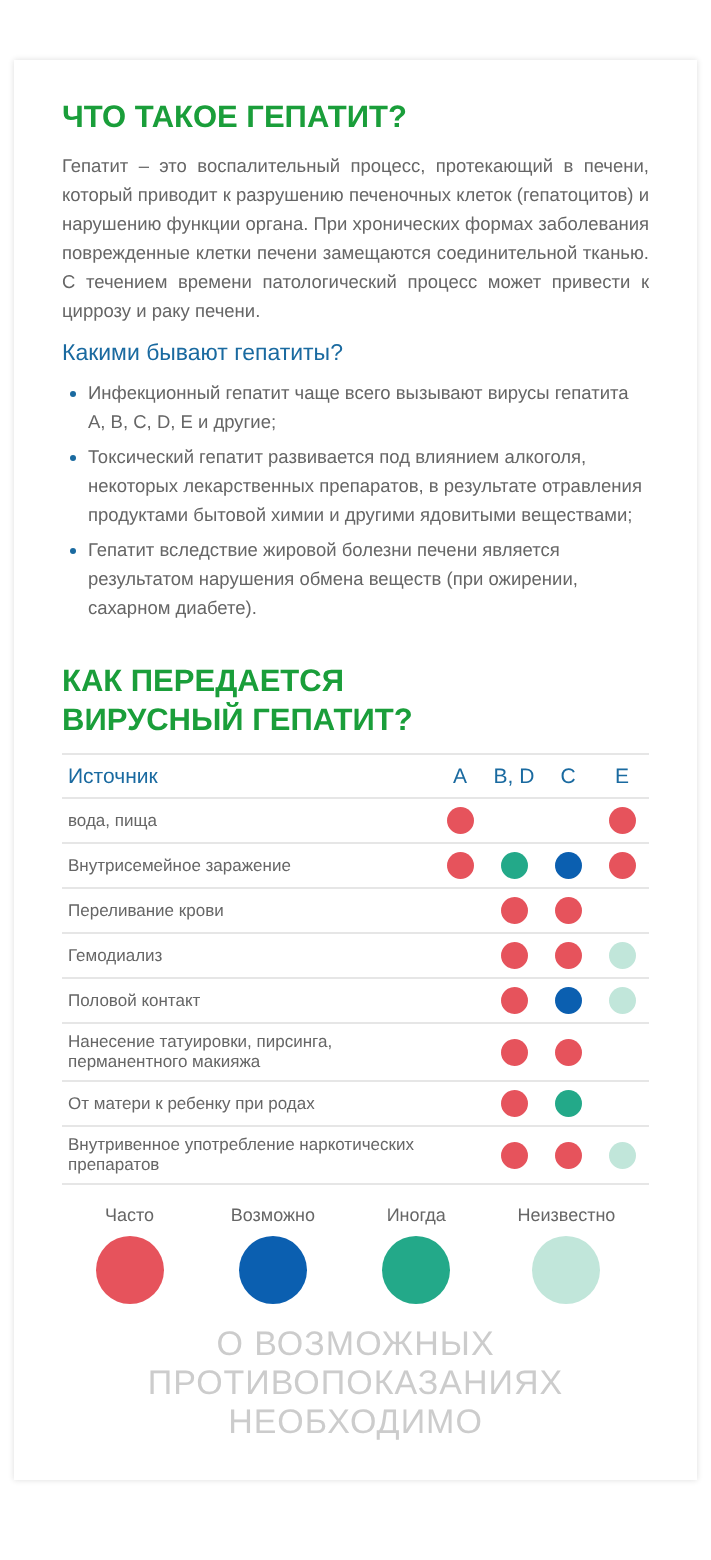ЧТО ТАКОЕ ГЕПАТИТ?
Гепатит – это воспалительный процесс, протекающий в печени, который приводит к разрушению печеночных клеток (гепатоцитов) и нарушению функции органа. При хронических формах заболевания поврежденные клетки печени замещаются соединительной тканью. С течением времени патологический процесс может привести к циррозу и раку печени.
Какими бывают гепатиты?
Инфекционный гепатит чаще всего вызывают вирусы гепатита A, B, C, D, E и другие;
Токсический гепатит развивается под влиянием алкоголя, некоторых лекарственных препаратов, в результате отравления продуктами бытовой химии и другими ядовитыми веществами;
Гепатит вследствие жировой болезни печени является результатом нарушения обмена веществ (при ожирении, сахарном диабете).
КАК ПЕРЕДАЕТСЯ
ВИРУСНЫЙ ГЕПАТИТ?
| Источник | A | B, D | C | E |
| --- | --- | --- | --- | --- |
| вода, пища | | | | |
| Внутрисемейное заражение | | | | |
| Переливание крови | | | | |
| Гемодиализ | | | | |
| Половой контакт | | | | |
| Нанесение татуировки, пирсинга, перманентного макияжа | | | | |
| От матери к ребенку при родах | | | | |
| Внутривенное употребление наркотических препаратов | | | | |
Часто Возможно Иногда Неизвестно
О ВОЗМОЖНЫХ ПРОТИВОПОКАЗАНИЯХ НЕОБХОДИМО